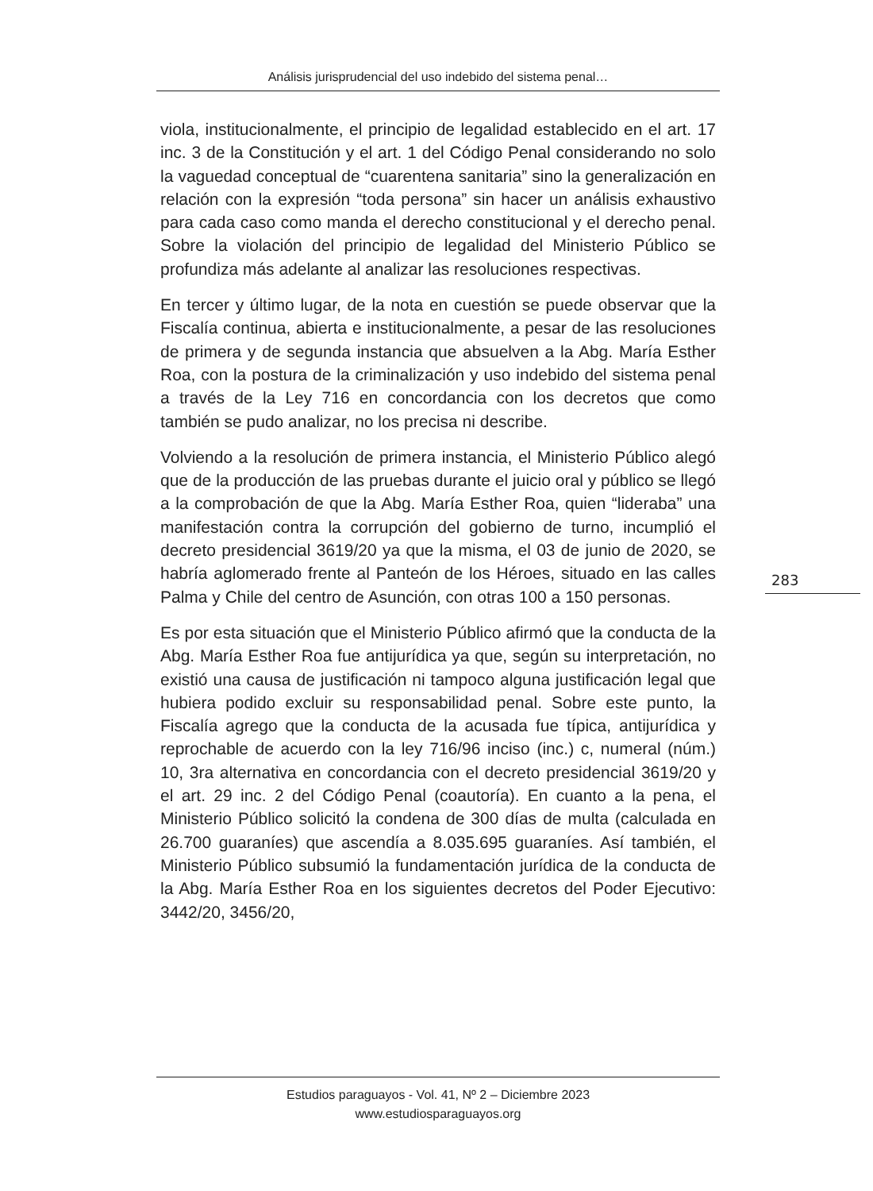Análisis jurisprudencial del uso indebido del sistema penal…
viola, institucionalmente, el principio de legalidad establecido en el art. 17 inc. 3 de la Constitución y el art. 1 del Código Penal considerando no solo la vaguedad conceptual de “cuarentena sanitaria” sino la generalización en relación con la expresión “toda persona” sin hacer un análisis exhaustivo para cada caso como manda el derecho constitucional y el derecho penal. Sobre la violación del principio de legalidad del Ministerio Público se profundiza más adelante al analizar las resoluciones respectivas.
En tercer y último lugar, de la nota en cuestión se puede observar que la Fiscalía continua, abierta e institucionalmente, a pesar de las resoluciones de primera y de segunda instancia que absuelven a la Abg. María Esther Roa, con la postura de la criminalización y uso indebido del sistema penal a través de la Ley 716 en concordancia con los decretos que como también se pudo analizar, no los precisa ni describe.
Volviendo a la resolución de primera instancia, el Ministerio Público alegó que de la producción de las pruebas durante el juicio oral y público se llegó a la comprobación de que la Abg. María Esther Roa, quien “lideraba” una manifestación contra la corrupción del gobierno de turno, incumplió el decreto presidencial 3619/20 ya que la misma, el 03 de junio de 2020, se habría aglomerado frente al Panteón de los Héroes, situado en las calles Palma y Chile del centro de Asunción, con otras 100 a 150 personas.
Es por esta situación que el Ministerio Público afirmó que la conducta de la Abg. María Esther Roa fue antijurídica ya que, según su interpretación, no existió una causa de justificación ni tampoco alguna justificación legal que hubiera podido excluir su responsabilidad penal. Sobre este punto, la Fiscalía agrego que la conducta de la acusada fue típica, antijurídica y reprochable de acuerdo con la ley 716/96 inciso (inc.) c, numeral (núm.) 10, 3ra alternativa en concordancia con el decreto presidencial 3619/20 y el art. 29 inc. 2 del Código Penal (coautoría). En cuanto a la pena, el Ministerio Público solicitó la condena de 300 días de multa (calculada en 26.700 guaraníes) que ascendía a 8.035.695 guaraníes. Así también, el Ministerio Público subsumió la fundamentación jurídica de la conducta de la Abg. María Esther Roa en los siguientes decretos del Poder Ejecutivo: 3442/20, 3456/20,
283
Estudios paraguayos - Vol. 41, Nº 2 – Diciembre 2023
www.estudiosparaguayos.org